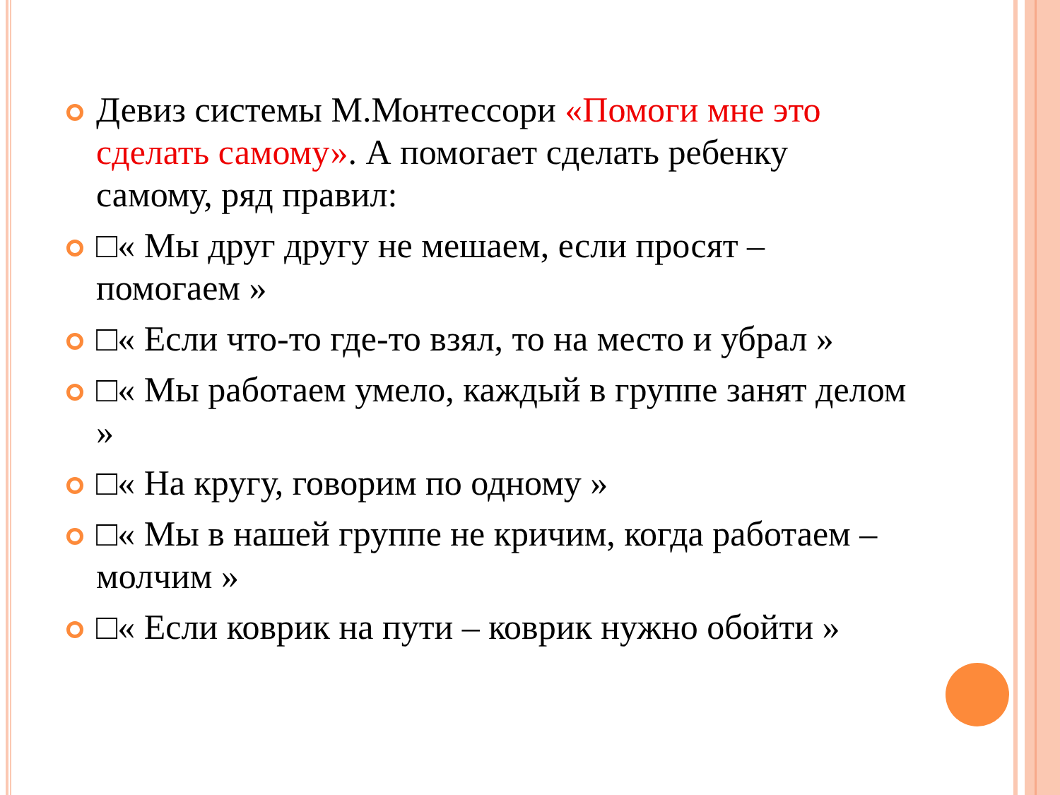Девиз системы М.Монтессори «Помоги мне это сделать самому». А помогает сделать ребенку самому, ряд правил:
□« Мы друг другу не мешаем, если просят – помогаем »
□« Если что-то где-то взял, то на место и убрал »
□« Мы работаем умело, каждый в группе занят делом »
□« На кругу, говорим по одному »
□« Мы в нашей группе не кричим, когда работаем – молчим »
□« Если коврик на пути – коврик нужно обойти »